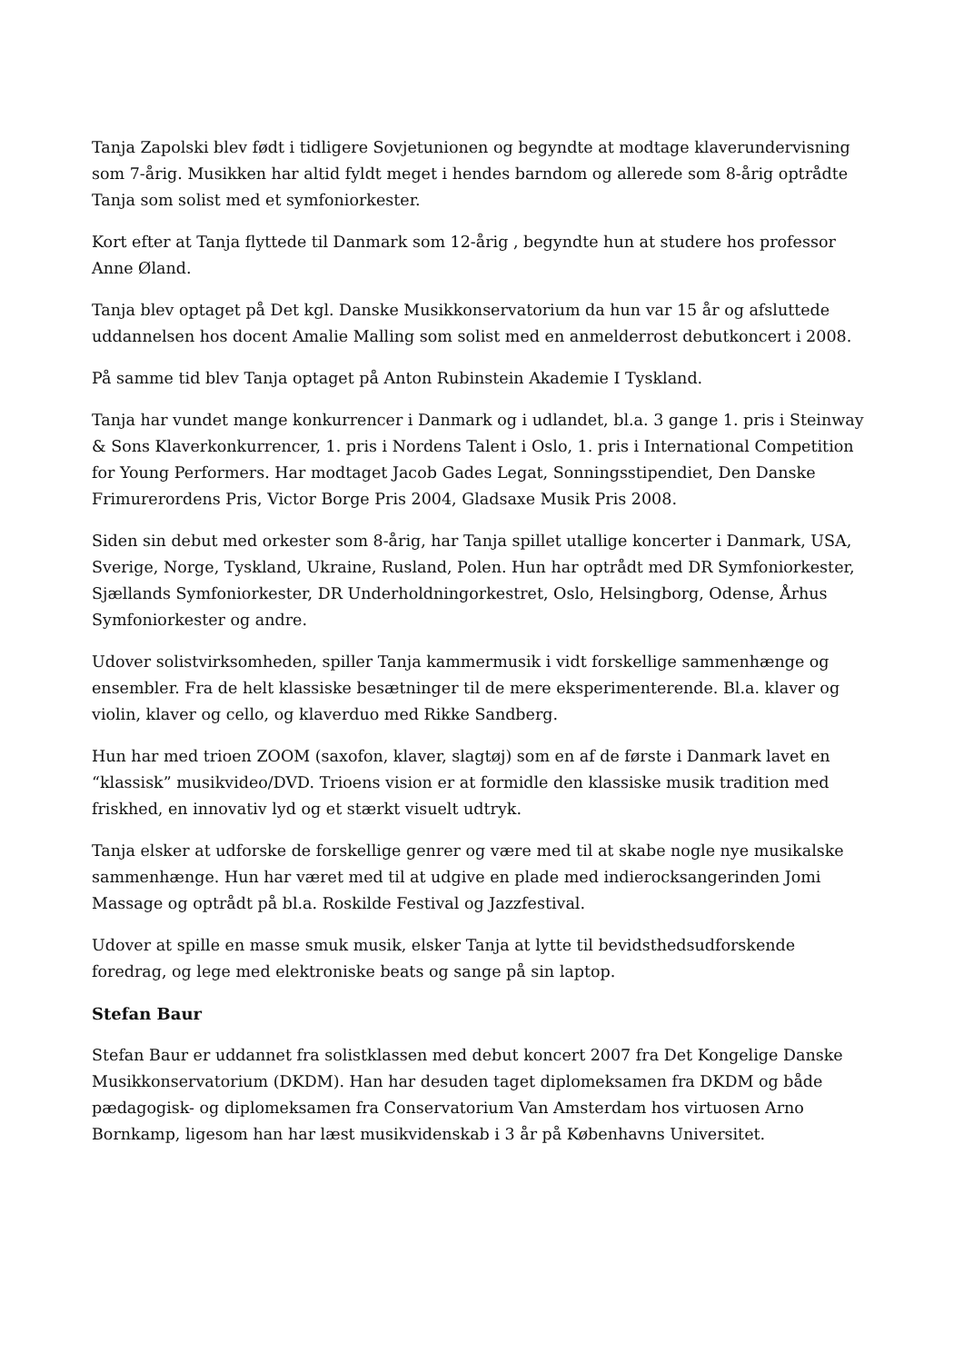Tanja Zapolski blev født i tidligere Sovjetunionen og begyndte at modtage klaverundervisning som 7-årig. Musikken har altid fyldt meget i hendes barndom og allerede som 8-årig optrådte Tanja som solist med et symfoniorkester.
Kort efter at Tanja flyttede til Danmark som 12-årig , begyndte hun at studere hos professor Anne Øland.
Tanja blev optaget på Det kgl. Danske Musikkonservatorium da hun var 15 år og afsluttede uddannelsen hos docent Amalie Malling som solist med en anmelderrost debutkoncert i 2008.
På samme tid blev Tanja optaget på Anton Rubinstein Akademie I Tyskland.
Tanja har vundet mange konkurrencer i Danmark og i udlandet, bl.a. 3 gange 1. pris i Steinway & Sons Klaverkonkurrencer, 1. pris i Nordens Talent i Oslo, 1. pris i International Competition for Young Performers. Har modtaget Jacob Gades Legat, Sonningsstipendiet, Den Danske Frimurerordens Pris, Victor Borge Pris 2004, Gladsaxe Musik Pris 2008.
Siden sin debut med orkester som 8-årig, har Tanja spillet utallige koncerter i Danmark, USA, Sverige, Norge, Tyskland, Ukraine, Rusland, Polen. Hun har optrådt med DR Symfoniorkester, Sjællands Symfoniorkester, DR Underholdningorkestret, Oslo, Helsingborg, Odense, Århus Symfoniorkester og andre.
Udover solistvirksomheden, spiller Tanja kammermusik i vidt forskellige sammenhænge og ensembler. Fra de helt klassiske besætninger til de mere eksperimenterende. Bl.a. klaver og violin, klaver og cello, og klaverduo med Rikke Sandberg.
Hun har med trioen ZOOM (saxofon, klaver, slagtøj) som en af de første i Danmark lavet en “klassisk” musikvideo/DVD. Trioens vision er at formidle den klassiske musik tradition med friskhed, en innovativ lyd og et stærkt visuelt udtryk.
Tanja elsker at udforske de forskellige genrer og være med til at skabe nogle nye musikalske sammenhænge. Hun har været med til at udgive en plade med indierocksangerinden Jomi Massage og optrådt på bl.a. Roskilde Festival og Jazzfestival.
Udover at spille en masse smuk musik, elsker Tanja at lytte til bevidsthedsudforskende foredrag, og lege med elektroniske beats og sange på sin laptop.
Stefan Baur
Stefan Baur er uddannet fra solistklassen med debut koncert 2007 fra Det Kongelige Danske Musikkonservatorium (DKDM). Han har desuden taget diplomeksamen fra DKDM og både pædagogisk- og diplomeksamen fra Conservatorium Van Amsterdam hos virtuosen Arno Bornkamp, ligesom han har læst musikvidenskab i 3 år på Københavns Universitet.